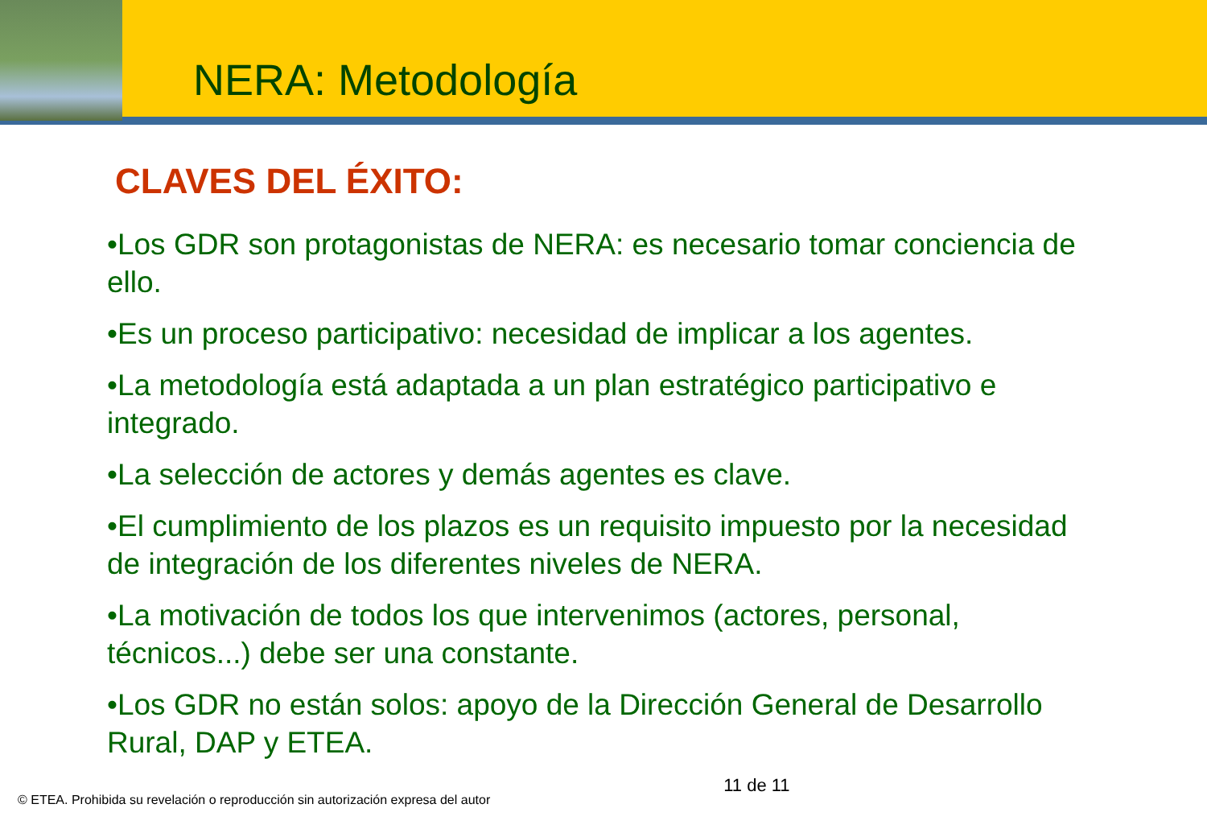NERA: Metodología
CLAVES DEL ÉXITO:
•Los GDR son protagonistas de NERA: es necesario tomar conciencia de ello.
•Es un proceso participativo: necesidad de implicar a los agentes.
•La metodología está adaptada a un plan estratégico participativo e integrado.
•La selección de actores y demás agentes es clave.
•El cumplimiento de los plazos es un requisito impuesto por la necesidad de integración de los diferentes niveles de NERA.
•La motivación de todos los que intervenimos (actores, personal, técnicos...) debe ser una constante.
•Los GDR no están solos: apoyo de la Dirección General de Desarrollo Rural, DAP y ETEA.
© ETEA. Prohibida su revelación o reproducción sin autorización expresa del autor 11 de 11